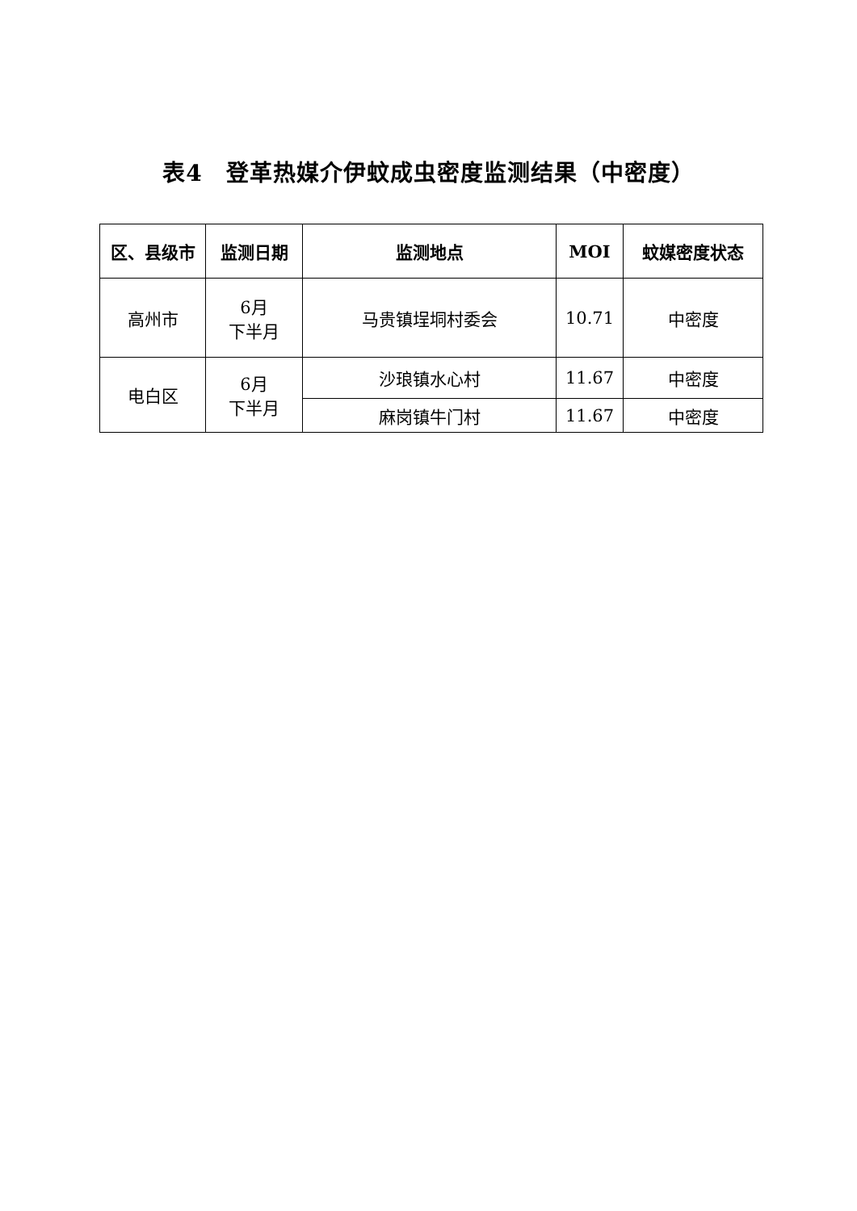表4　登革热媒介伊蚊成虫密度监测结果（中密度）
| 区、县级市 | 监测日期 | 监测地点 | MOI | 蚊媒密度状态 |
| --- | --- | --- | --- | --- |
| 高州市 | 6月 下半月 | 马贵镇埕垌村委会 | 10.71 | 中密度 |
| 电白区 | 6月 下半月 | 沙琅镇水心村 | 11.67 | 中密度 |
| | | 麻岗镇牛门村 | 11.67 | 中密度 |